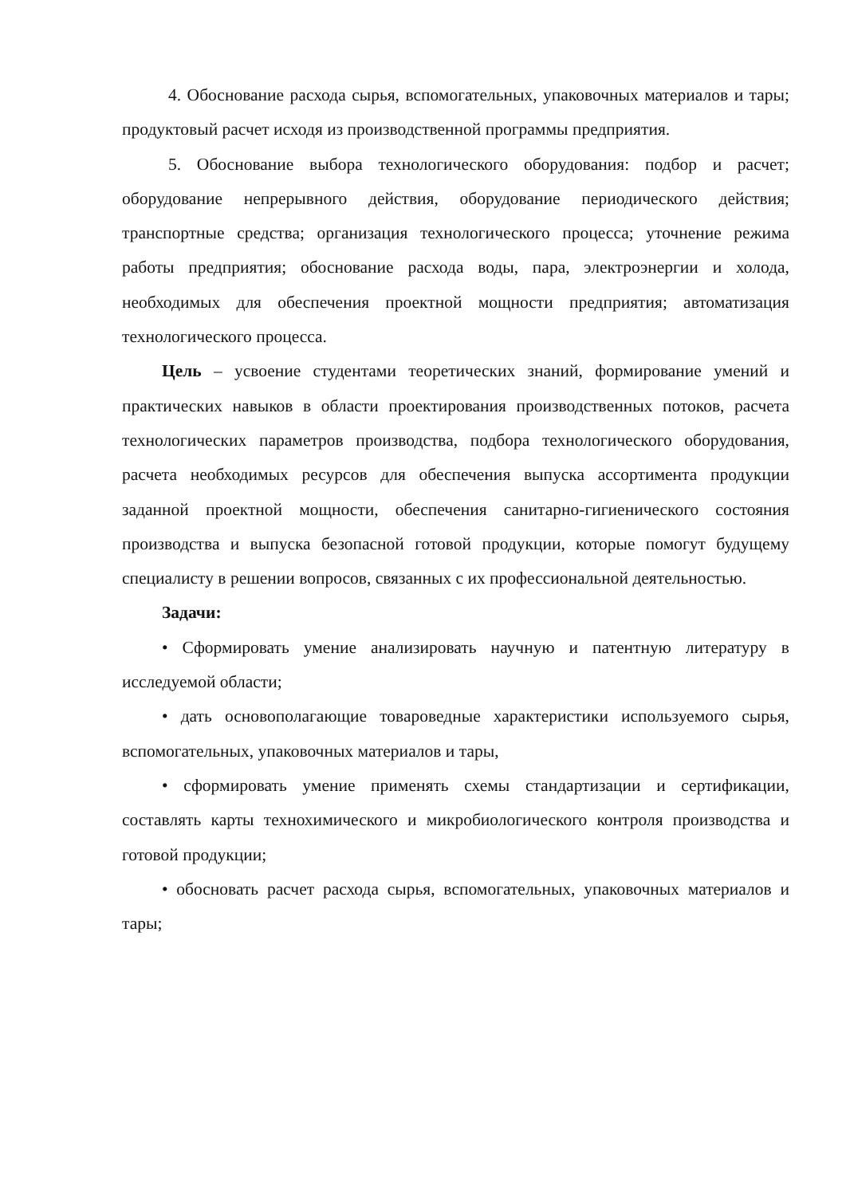4. Обоснование расхода сырья, вспомогательных, упаковочных материалов и тары; продуктовый расчет исходя из производственной программы предприятия.
5. Обоснование выбора технологического оборудования: подбор и расчет; оборудование непрерывного действия, оборудование периодического действия; транспортные средства; организация технологического процесса; уточнение режима работы предприятия; обоснование расхода воды, пара, электроэнергии и холода, необходимых для обеспечения проектной мощности предприятия; автоматизация технологического процесса.
Цель – усвоение студентами теоретических знаний, формирование умений и практических навыков в области проектирования производственных потоков, расчета технологических параметров производства, подбора технологического оборудования, расчета необходимых ресурсов для обеспечения выпуска ассортимента продукции заданной проектной мощности, обеспечения санитарно-гигиенического состояния производства и выпуска безопасной готовой продукции, которые помогут будущему специалисту в решении вопросов, связанных с их профессиональной деятельностью.
Задачи:
• Сформировать умение анализировать научную и патентную литературу в исследуемой области;
• дать основополагающие товароведные характеристики используемого сырья, вспомогательных, упаковочных материалов и тары,
• сформировать умение применять схемы стандартизации и сертификации, составлять карты технохимического и микробиологического контроля производства и готовой продукции;
• обосновать расчет расхода сырья, вспомогательных, упаковочных материалов и тары;